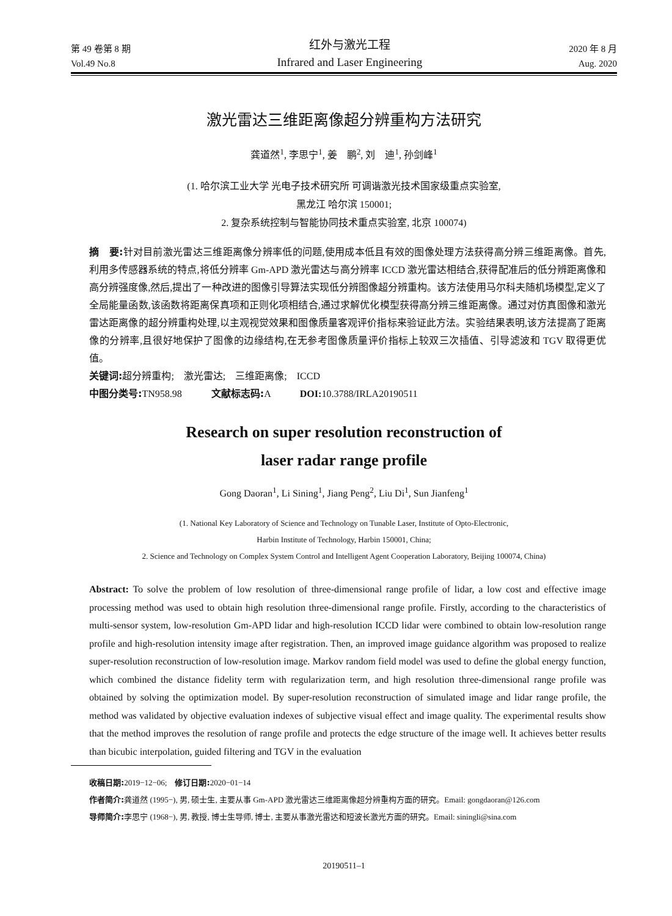第 49 卷第 8 期
Vol.49 No.8
红外与激光工程
Infrared and Laser Engineering
2020 年 8 月
Aug. 2020
激光雷达三维距离像超分辨重构方法研究
龚道然<sup>1</sup>, 李思宁<sup>1</sup>, 姜　鹏<sup>2</sup>, 刘　迪<sup>1</sup>, 孙剑峰<sup>1</sup>
(1. 哈尔滨工业大学 光电子技术研究所 可调谐激光技术国家级重点实验室,
黑龙江 哈尔滨 150001;
2. 复杂系统控制与智能协同技术重点实验室, 北京 100074)
摘　要: 针对目前激光雷达三维距离像分辨率低的问题,使用成本低且有效的图像处理方法获得高分辨三维距离像。首先,利用多传感器系统的特点,将低分辨率 Gm-APD 激光雷达与高分辨率 ICCD 激光雷达相结合,获得配准后的低分辨距离像和高分辨强度像,然后,提出了一种改进的图像引导算法实现低分辨图像超分辨重构。该方法使用马尔科夫随机场模型,定义了全局能量函数,该函数将距离保真项和正则化项相结合,通过求解优化模型获得高分辨三维距离像。通过对仿真图像和激光雷达距离像的超分辨重构处理,以主观视觉效果和图像质量客观评价指标来验证此方法。实验结果表明,该方法提高了距离像的分辨率,且很好地保护了图像的边缘结构,在无参考图像质量评价指标上较双三次插值、引导滤波和 TGV 取得更优值。
关键词: 超分辨重构;　激光雷达;　三维距离像;　ICCD
中图分类号: TN958.98　　　文献标志码: A　　　DOI: 10.3788/IRLA20190511
Research on super resolution reconstruction of
laser radar range profile
Gong Daoran<sup>1</sup>, Li Sining<sup>1</sup>, Jiang Peng<sup>2</sup>, Liu Di<sup>1</sup>, Sun Jianfeng<sup>1</sup>
(1. National Key Laboratory of Science and Technology on Tunable Laser, Institute of Opto-Electronic,
Harbin Institute of Technology, Harbin 150001, China;
2. Science and Technology on Complex System Control and Intelligent Agent Cooperation Laboratory, Beijing 100074, China)
Abstract: To solve the problem of low resolution of three-dimensional range profile of lidar, a low cost and effective image processing method was used to obtain high resolution three-dimensional range profile. Firstly, according to the characteristics of multi-sensor system, low-resolution Gm-APD lidar and high-resolution ICCD lidar were combined to obtain low-resolution range profile and high-resolution intensity image after registration. Then, an improved image guidance algorithm was proposed to realize super-resolution reconstruction of low-resolution image. Markov random field model was used to define the global energy function, which combined the distance fidelity term with regularization term, and high resolution three-dimensional range profile was obtained by solving the optimization model. By super-resolution reconstruction of simulated image and lidar range profile, the method was validated by objective evaluation indexes of subjective visual effect and image quality. The experimental results show that the method improves the resolution of range profile and protects the edge structure of the image well. It achieves better results than bicubic interpolation, guided filtering and TGV in the evaluation
收稿日期: 2019−12−06;　修订日期: 2020−01−14
作者简介: 龚道然 (1995−), 男, 硕士生, 主要从事 Gm-APD 激光雷达三维距离像超分辨重构方面的研究。Email: gongdaoran@126.com
导师简介: 李思宁 (1968−), 男, 教授, 博士生导师, 博士, 主要从事激光雷达和短波长激光方面的研究。Email: siningli@sina.com
20190511–1